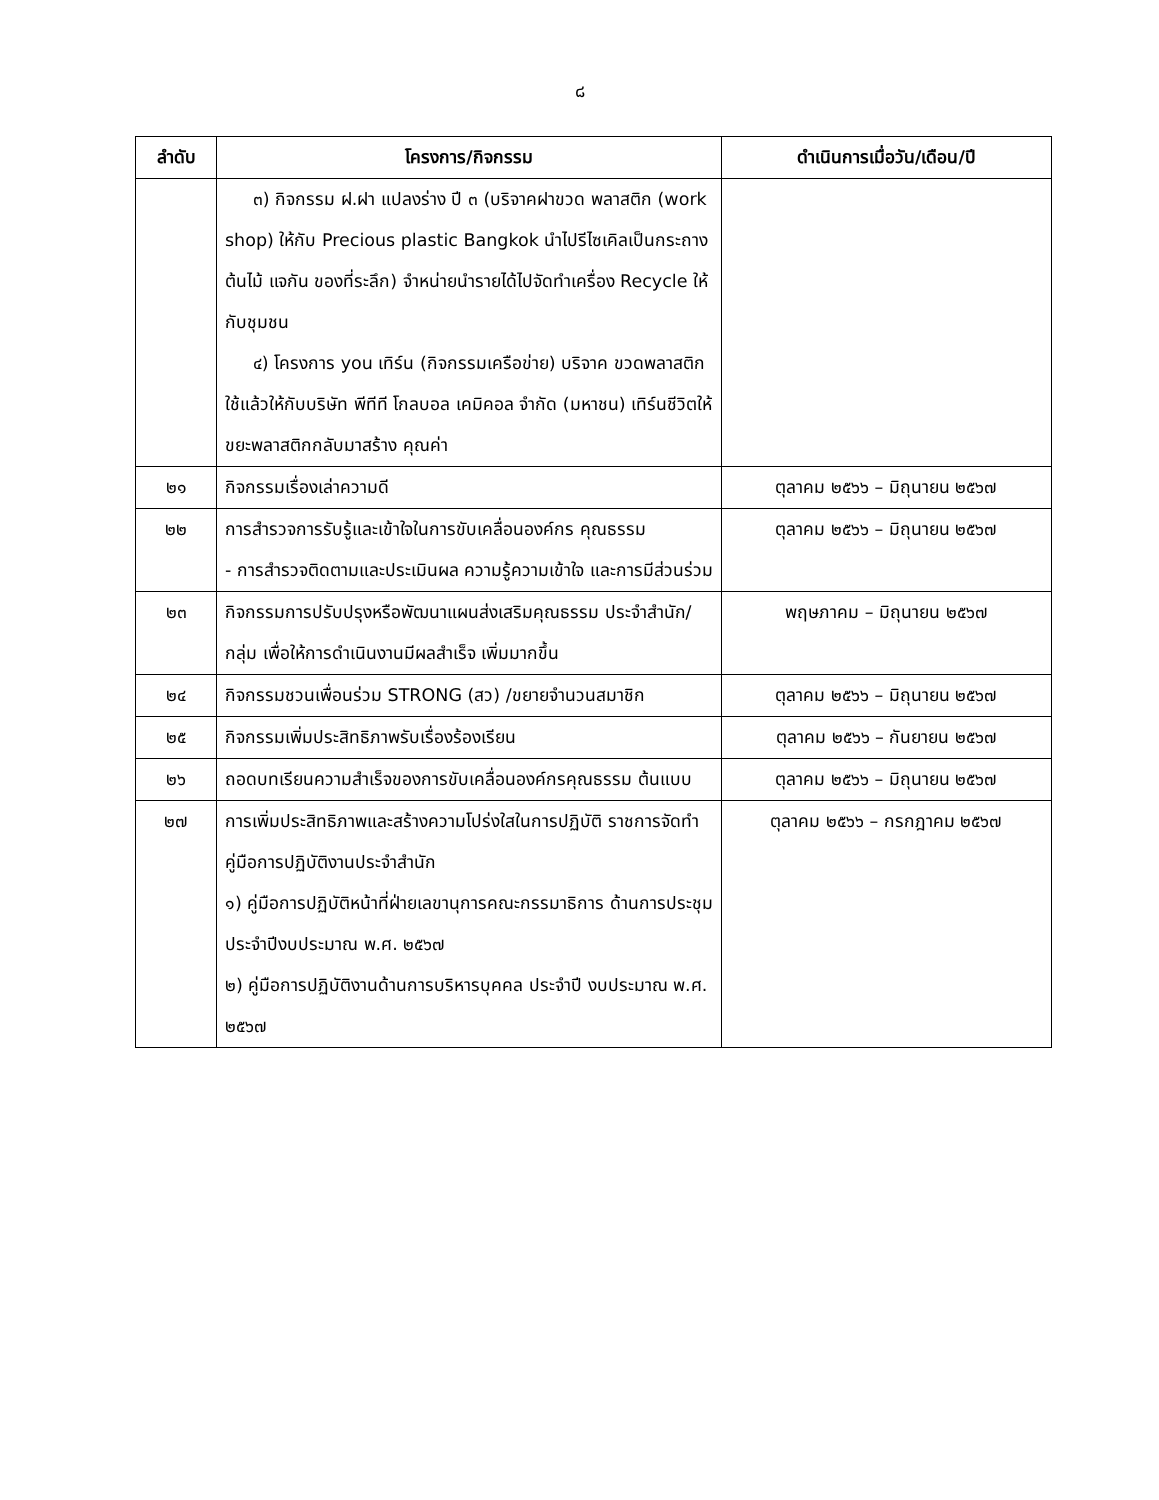๘
| ลำดับ | โครงการ/กิจกรรม | ดำเนินการเมื่อวัน/เดือน/ปี |
| --- | --- | --- |
| | ๓) กิจกรรม ฝ.ฝา แปลงร่าง ปี ๓ (บริจาคฝาขวด พลาสติก (work shop) ให้กับ Precious plastic Bangkok นำไปรีไซเคิลเป็นกระถางต้นไม้ แจกัน ของที่ระลึก) จำหน่ายนำรายได้ไปจัดทำเครื่อง Recycle ให้กับชุมชน ๔) โครงการ you เทิร์น (กิจกรรมเครือข่าย) บริจาค ขวดพลาสติกใช้แล้วให้กับบริษัท พีทีที โกลบอล เคมิคอล จำกัด (มหาชน) เทิร์นชีวิตให้ขยะพลาสติกกลับมาสร้าง คุณค่า | |
| ๒๑ | กิจกรรมเรื่องเล่าความดี | ตุลาคม ๒๕๖๖ – มิถุนายน ๒๕๖๗ |
| ๒๒ | การสำรวจการรับรู้และเข้าใจในการขับเคลื่อนองค์กร คุณธรรม - การสำรวจติดตามและประเมินผล ความรู้ความเข้าใจ และการมีส่วนร่วม | ตุลาคม ๒๕๖๖ – มิถุนายน ๒๕๖๗ |
| ๒๓ | กิจกรรมการปรับปรุงหรือพัฒนาแผนส่งเสริมคุณธรรม ประจำสำนัก/กลุ่ม เพื่อให้การดำเนินงานมีผลสำเร็จ เพิ่มมากขึ้น | พฤษภาคม – มิถุนายน ๒๕๖๗ |
| ๒๔ | กิจกรรมชวนเพื่อนร่วม STRONG (สว) /ขยายจำนวนสมาชิก | ตุลาคม ๒๕๖๖ – มิถุนายน ๒๕๖๗ |
| ๒๕ | กิจกรรมเพิ่มประสิทธิภาพรับเรื่องร้องเรียน | ตุลาคม ๒๕๖๖ – กันยายน ๒๕๖๗ |
| ๒๖ | ถอดบทเรียนความสำเร็จของการขับเคลื่อนองค์กรคุณธรรม ต้นแบบ | ตุลาคม ๒๕๖๖ – มิถุนายน ๒๕๖๗ |
| ๒๗ | การเพิ่มประสิทธิภาพและสร้างความโปร่งใสในการปฏิบัติ ราชการจัดทำคู่มือการปฏิบัติงานประจำสำนัก ๑) คู่มือการปฏิบัติหน้าที่ฝ่ายเลขานุการคณะกรรมาธิการ ด้านการประชุม ประจำปีงบประมาณ พ.ศ. ๒๕๖๗ ๒) คู่มือการปฏิบัติงานด้านการบริหารบุคคล ประจำปี งบประมาณ พ.ศ. ๒๕๖๗ | ตุลาคม ๒๕๖๖ – กรกฎาคม ๒๕๖๗ |